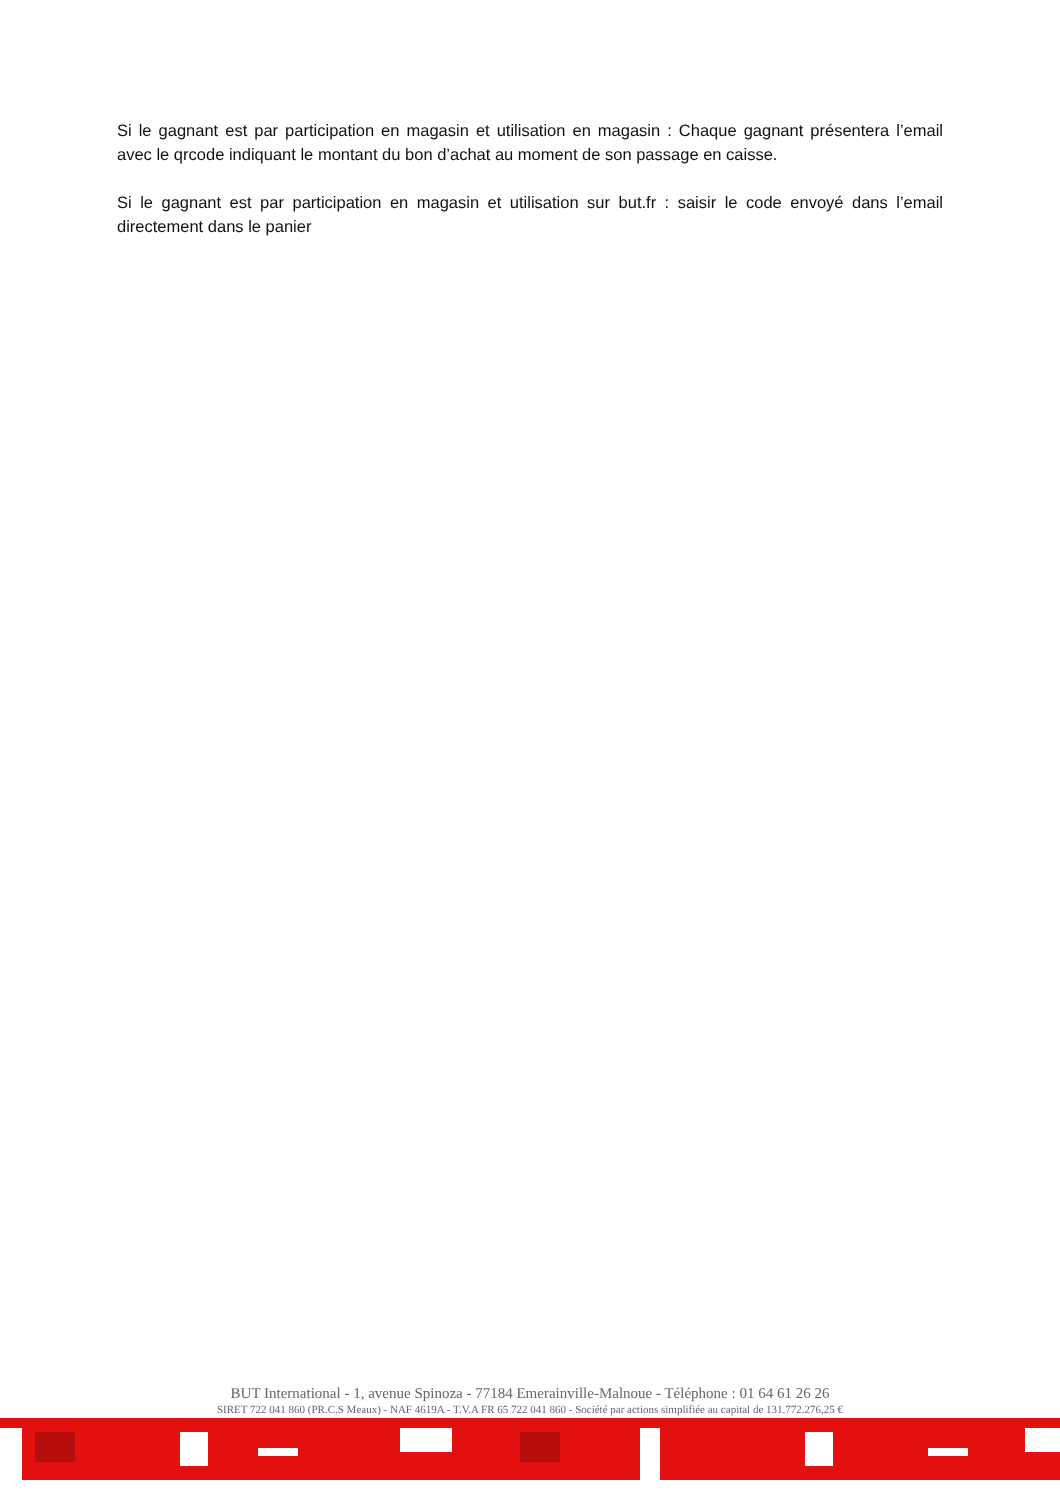Si le gagnant est par participation en magasin et utilisation en magasin : Chaque gagnant présentera l’email avec le qrcode indiquant le montant du bon d’achat au moment de son passage en caisse.
Si le gagnant est par participation en magasin et utilisation sur but.fr : saisir le code envoyé dans l’email directement dans le panier
BUT International - 1, avenue Spinoza - 77184 Emerainville-Malnoue - Téléphone : 01 64 61 26 26
SIRET 722 041 860 (PR.C.S Meaux) - NAF 4619A - T.V.A FR 65 722 041 860 - Société par actions simplifiée au capital de 131.772.276,25 €